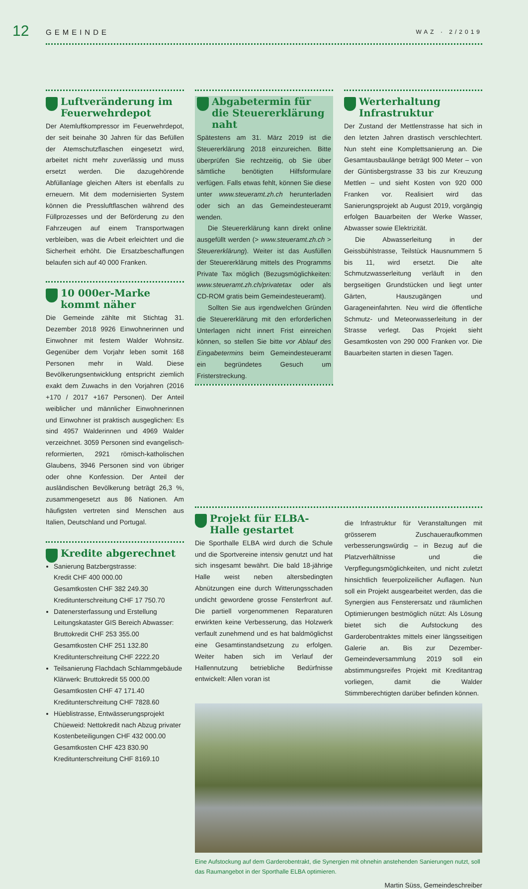12
GEMEINDE
WAZ · 2/2019
Luftveränderung im Feuerwehrdepot
Der Atemluftkompressor im Feuerwehrdepot, der seit beinahe 30 Jahren für das Befüllen der Atemschutzflaschen eingesetzt wird, arbeitet nicht mehr zuverlässig und muss ersetzt werden. Die dazugehörende Abfüllanlage gleichen Alters ist ebenfalls zu erneuern. Mit dem modernisierten System können die Pressluftflaschen während des Füllprozesses und der Beförderung zu den Fahrzeugen auf einem Transportwagen verbleiben, was die Arbeit erleichtert und die Sicherheit erhöht. Die Ersatzbeschaffungen belaufen sich auf 40 000 Franken.
10 000er-Marke kommt näher
Die Gemeinde zählte mit Stichtag 31. Dezember 2018 9926 Einwohnerinnen und Einwohner mit festem Walder Wohnsitz. Gegenüber dem Vorjahr leben somit 168 Personen mehr in Wald. Diese Bevölkerungsentwicklung entspricht ziemlich exakt dem Zuwachs in den Vorjahren (2016 +170 / 2017 +167 Personen). Der Anteil weiblicher und männlicher Einwohnerinnen und Einwohner ist praktisch ausgeglichen: Es sind 4957 Walderinnen und 4969 Walder verzeichnet. 3059 Personen sind evangelisch-reformierten, 2921 römisch-katholischen Glaubens, 3946 Personen sind von übriger oder ohne Konfession. Der Anteil der ausländischen Bevölkerung beträgt 26,3 %, zusammengesetzt aus 86 Nationen. Am häufigsten vertreten sind Menschen aus Italien, Deutschland und Portugal.
Kredite abgerechnet
Sanierung Batzbergstrasse:
Kredit CHF 400 000.00
Gesamtkosten CHF 382 249.30
Kreditunterschreitung CHF 17 750.70
Datenersterfassung und Erstellung Leitungskataster GIS Bereich Abwasser:
Bruttokredit CHF 253 355.00
Gesamtkosten CHF 251 132.80
Kreditunterschreitung CHF 2222.20
Teilsanierung Flachdach Schlammgebäude Klärwerk: Bruttokredit 55 000.00
Gesamtkosten CHF 47 171.40
Kreditunterschreitung CHF 7828.60
Hüeblistrasse, Entwässerungsprojekt Chüeweid: Nettokredit nach Abzug privater Kostenbeteiligungen CHF 432 000.00
Gesamtkosten CHF 423 830.90
Kreditunterschreitung CHF 8169.10
Abgabetermin für die Steuererklärung naht
Spätestens am 31. März 2019 ist die Steuererklärung 2018 einzureichen. Bitte überprüfen Sie rechtzeitig, ob Sie über sämtliche benötigten Hilfsformulare verfügen. Falls etwas fehlt, können Sie diese unter www.steueramt.zh.ch herunterladen oder sich an das Gemeindesteueramt wenden.
Die Steuererklärung kann direkt online ausgefüllt werden (> www.steueramt.zh.ch > Steuererklärung). Weiter ist das Ausfüllen der Steuererklärung mittels des Programms Private Tax möglich (Bezugsmöglichkeiten: www.steueramt.zh.ch/privatetax oder als CD-ROM gratis beim Gemeindesteueramt).
Sollten Sie aus irgendwelchen Gründen die Steuererklärung mit den erforderlichen Unterlagen nicht innert Frist einreichen können, so stellen Sie bitte vor Ablauf des Eingabetermins beim Gemeindesteueramt ein begründetes Gesuch um Fristerstreckung.
Werterhaltung Infrastruktur
Der Zustand der Mettlenstrasse hat sich in den letzten Jahren drastisch verschlechtert. Nun steht eine Komplettsanierung an. Die Gesamtausbaulänge beträgt 900 Meter – von der Güntisbergstrasse 33 bis zur Kreuzung Mettlen – und sieht Kosten von 920 000 Franken vor. Realisiert wird das Sanierungsprojekt ab August 2019, vorgängig erfolgen Bauarbeiten der Werke Wasser, Abwasser sowie Elektrizität.
Die Abwasserleitung in der Geissbühlstrasse, Teilstück Hausnummern 5 bis 11, wird ersetzt. Die alte Schmutzwasserleitung verläuft in den bergseitigen Grundstücken und liegt unter Gärten, Hauszugängen und Garageneinfahrten. Neu wird die öffentliche Schmutz- und Meteorwasserleitung in der Strasse verlegt. Das Projekt sieht Gesamtkosten von 290 000 Franken vor. Die Bauarbeiten starten in diesen Tagen.
Projekt für ELBA-Halle gestartet
Die Sporthalle ELBA wird durch die Schule und die Sportvereine intensiv genutzt und hat sich insgesamt bewährt. Die bald 18-jährige Halle weist neben altersbedingten Abnützungen eine durch Witterungsschaden undicht gewordene grosse Fensterfront auf. Die partiell vorgenommenen Reparaturen erwirkten keine Verbesserung, das Holzwerk verfault zunehmend und es hat baldmöglichst eine Gesamtinstandsetzung zu erfolgen. Weiter haben sich im Verlauf der Hallennutzung betriebliche Bedürfnisse entwickelt: Allen voran ist
die Infrastruktur für Veranstaltungen mit grösserem Zuschaueraufkommen verbesserungswürdig – in Bezug auf die Platzverhältnisse und die Verpflegungsmöglichkeiten, und nicht zuletzt hinsichtlich feuerpolizeilicher Auflagen. Nun soll ein Projekt ausgearbeitet werden, das die Synergien aus Fensterersatz und räumlichen Optimierungen bestmöglich nützt: Als Lösung bietet sich die Aufstockung des Garderobentraktes mittels einer längsseitigen Galerie an. Bis zur Dezember-Gemeindeversammlung 2019 soll ein abstimmungsreifes Projekt mit Kreditantrag vorliegen, damit die Walder Stimmberechtigten darüber befinden können.
Eine Aufstockung auf dem Garderobentrakt, die Synergien mit ohnehin anstehenden Sanierungen nutzt, soll das Raumangebot in der Sporthalle ELBA optimieren.
Martin Süss, Gemeindeschreiber